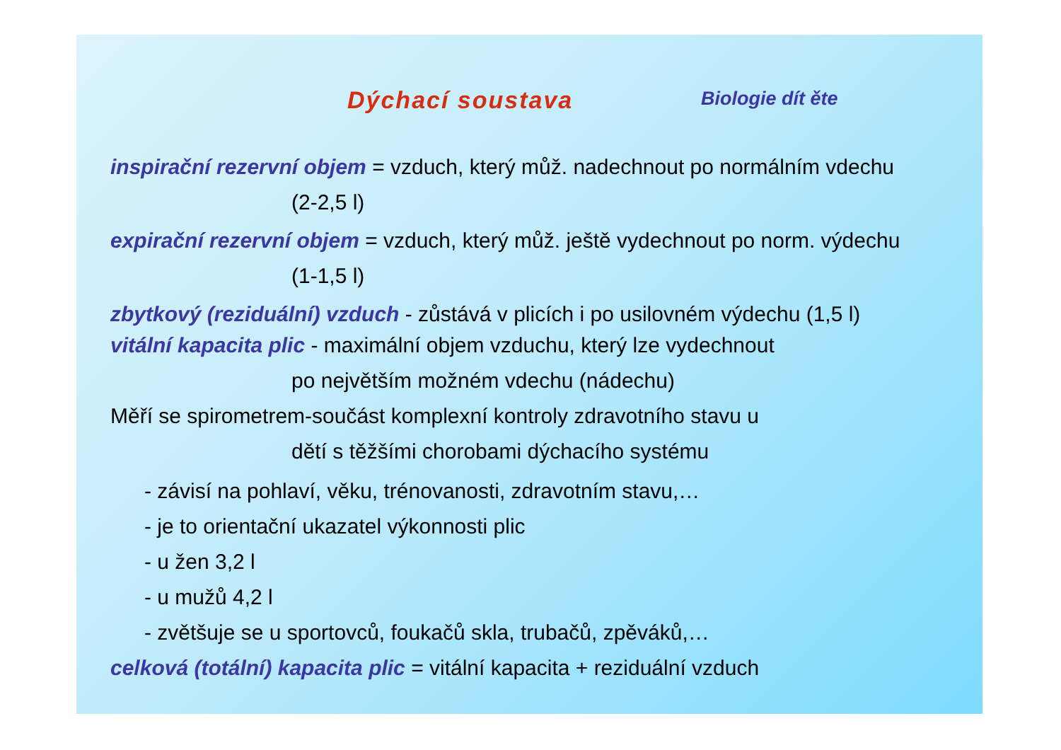Dýchací soustava
Biologie dít ěte
inspirační rezervní objem = vzduch, který můž. nadechnout po normálním vdechu
(2-2,5 l)
expirační rezervní objem = vzduch, který můž. ještě vydechnout po norm. výdechu
(1-1,5 l)
zbytkový (reziduální) vzduch - zůstává v plicích i po usilovném výdechu (1,5 l)
vitální kapacita plic - maximální objem vzduchu, který lze vydechnout
po největším možném vdechu (nádechu)
Měří se spirometrem-součást komplexní kontroly zdravotního stavu u
dětí s těžšími chorobami dýchacího systému
- závisí na pohlaví, věku, trénovanosti, zdravotním stavu,…
- je to orientační ukazatel výkonnosti plic
- u žen 3,2 l
- u mužů 4,2 l
- zvětšuje se u sportovců, foukačů skla, trubačů, zpěváků,…
celková (totální) kapacita plic = vitální kapacita + reziduální vzduch